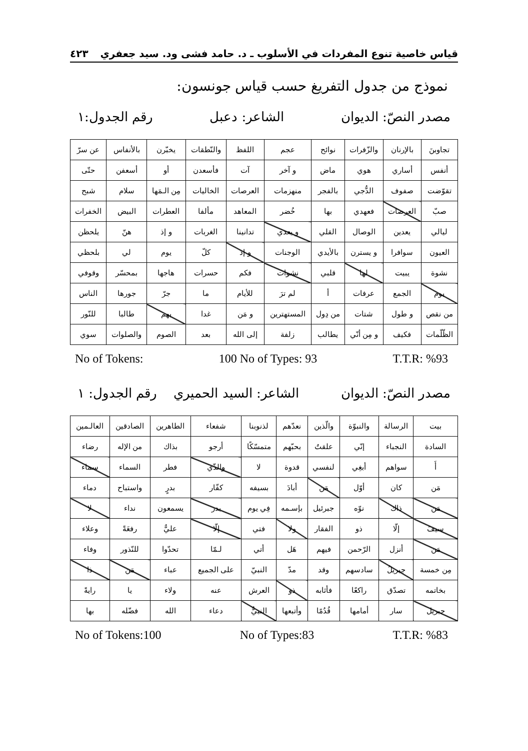قياس خاصية تنوع المفردات في الأسلوب ـ د. حامد فشى ود. سيد جعفري ٤٢٣
نموذج من جدول التفريغ حسب قياس جونسون:
مصدر النصّ: الديوان الشاعر: دعبل رقم الجدول:١
| تجاوبنَ | بالإرنان | والزّفرات | نوائح | عجم | اللفظ | والنّطقات | يخبّرن | بالأنفاس | عن سرّ |
| أنفس | أساري | هوي | ماض | و آخر | آت | فأسعدن | أو | أسعفن | حتّى |
| تقوّضت | صفوف | الدُّجي | بالفجر | منهزمات | العرصات | الخاليات | مِن الـمَها | سلام | شبح |
| صبّ | العرصات | فعهدي | بها | خُضر | المعاهد | مألفا | العطرات | البيض | الخفرات |
| ليالي | يعدين | الوصال | القلي | و يعدي | تدانينا | الغربات | و إذ | هنّ | يلحظن |
| العيون | سوافرا | و يسترن | بالأيدي | الوجنات | و إذ | كلّ | يوم | لي | بلحظي |
| نشوة | يبيت | لها | قلبي | نشوات | فكم | حسرات | هاجها | بمحسّر | وقوفي |
| يوم | الجمع | عرفات | أ | لم ترَ | للأيام | ما | جرّ | جورها | الناس |
| من نقص | و طول | شتات | من دِول | المستهترين | و مَن | غدا | بهم | طالبا | للنّور |
| الظّلّمات | فكيف | و مِن أنّي | يطالب | زلفة | إلى الله | بعد | الصوم | والصلوات | سوي |
No of Tokens: 100 No of Types: 93 T.T.R: %93
مصدر النصّ: الديوان الشاعر: السيد الحميري رقم الجدول: ١
| بيت | الرسالة | والنبوّة | والّذين | نعدّهم | لذنوبنا | شفعاء | الطاهرين | الصادقين | العالـمين |
| السادة | النجباء | إنّي | علقتُ | بحبّهم | متمسّكًا | أرجو | بذاك | من الإله | رضاء |
| أَ | سواهم | أبغِي | لنفسي | قدوة | لا | والذّي | فطر | السماء | سماء |
| مَن | كان | أوّل | مَن | أبادَ | بسيفه | كفّار | بدرٍ | واستباح | دماء |
| مَن | ذاك | نوّه | جبرئيل | بإسـمه | فِي يوم | بدر | يسمعون | نداء | لا |
| سيفَ | إلّا | ذو | الفقار | ولا | فتي | إلّا | عليٌّ | رفعَةً | وعلاء |
| مَن | أنزل | الرّحمن | فيهم | هَل | أتي | لـمّا | تحدّوا | للنّذور | وفاء |
| مِن خمسة | جبريلُ | سادسهم | وقد | مدّ | النبيّ | على الجميع | عباء | مَن | ذا |
| بخاتمه | تصدّق | راكعًا | فأثابه | ذو | العرش | عنه | ولاء | يا | رايةً |
| جبريل | سار | أمامها | قُدُمًا | وأتبعها | النبيُّ | دعاء | الله | فضّله | بها |
No of Tokens:100 No of Types:83 T.T.R: %83